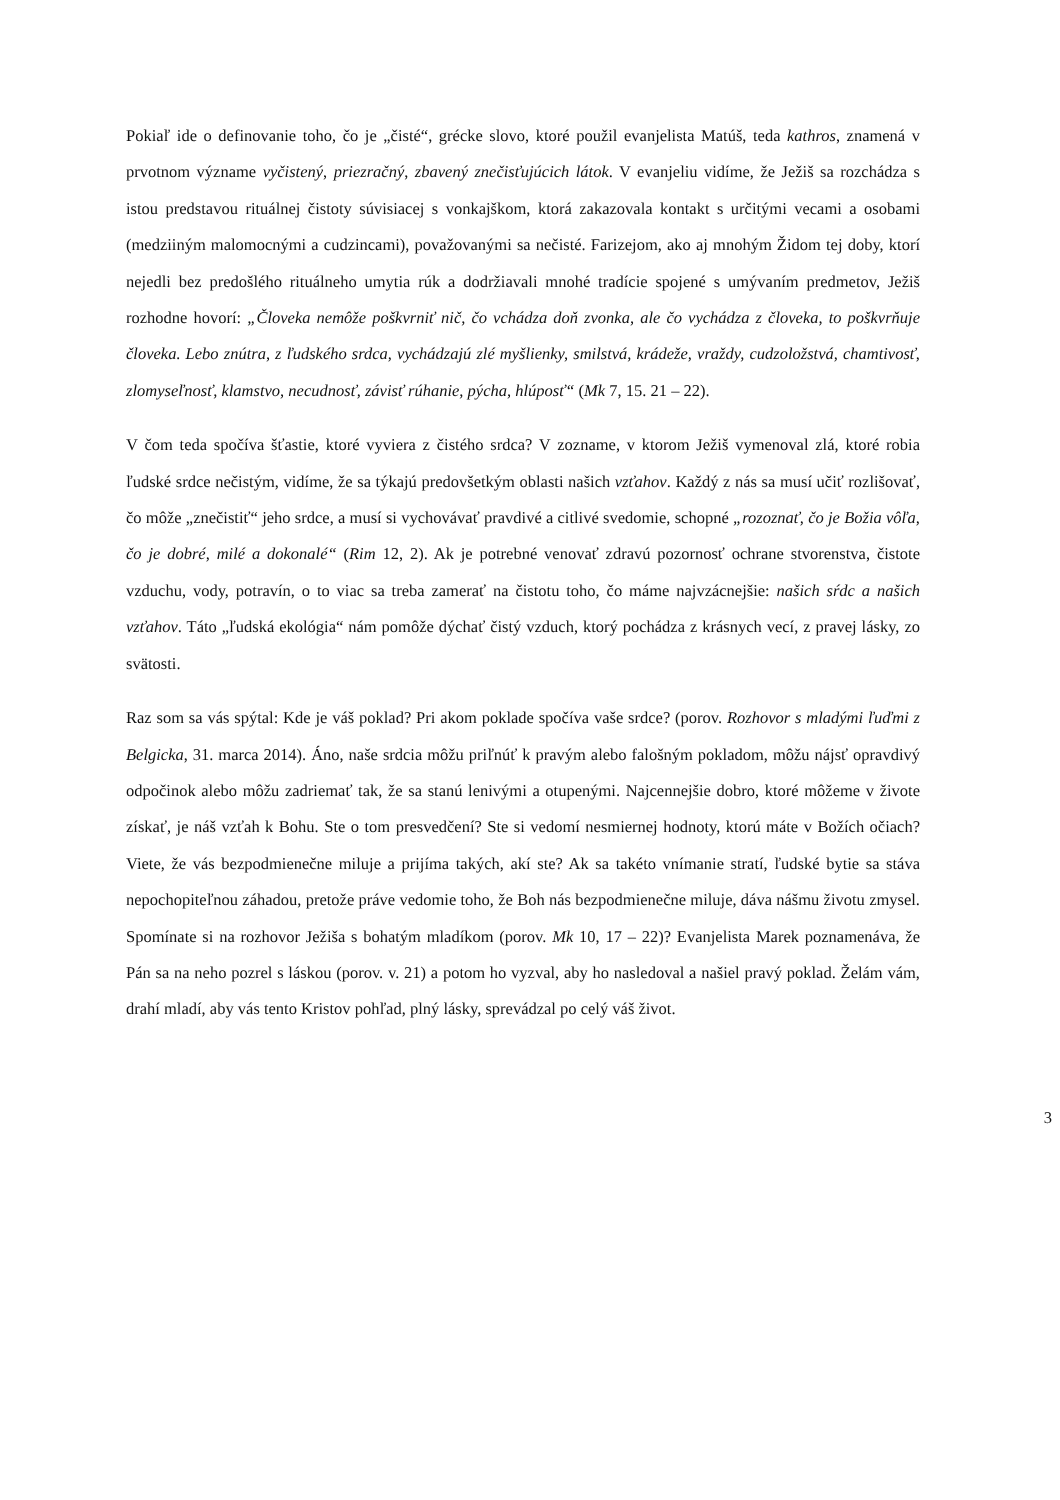Pokiaľ ide o definovanie toho, čo je „čisté“, grécke slovo, ktoré použil evanjelista Matúš, teda kathros, znamená v prvotnom význame vyčistený, priezračný, zbavený znečisťujúcich látok. V evanjeliu vidíme, že Ježiš sa rozchádza s istou predstavou rituálnej čistoty súvisiacej s vonkajškom, ktorá zakazovala kontakt s určitými vecami a osobami (medziiným malomocnými a cudzincami), považovanými sa nečisté. Farizejom, ako aj mnohým Židom tej doby, ktorí nejedli bez predošlého rituálneho umytia rúk a dodržiavali mnohé tradície spojené s umývaním predmetov, Ježiš rozhodne hovorí: „Človeka nemôže poškvrniť nič, čo vchádza doň zvonka, ale čo vychádza z človeka, to poškvrňuje človeka. Lebo znútra, z ľudského srdca, vychádzajú zlé myšlienky, smilstvá, krádeže, vraždy, cudzoložstvá, chamtivosť, zlomyseľnosť, klamstvo, necudnosť, závisť rúhanie, pýcha, hlúposť“ (Mk 7, 15. 21 – 22).
V čom teda spočíva šťastie, ktoré vyviera z čistého srdca? V zozname, v ktorom Ježiš vymenoval zlá, ktoré robia ľudské srdce nečistým, vidíme, že sa týkajú predovšetkým oblasti našich vzťahov. Každý z nás sa musí učiť rozlišovať, čo môže „znečistiť“ jeho srdce, a musí si vychovávať pravdivé a citlivé svedomie, schopné „rozoznať, čo je Božia vôľa, čo je dobré, milé a dokonalé“ (Rim 12, 2). Ak je potrebné venovať zdravú pozornosť ochrane stvorenstva, čistote vzduchu, vody, potravín, o to viac sa treba zamerať na čistotu toho, čo máme najvzácnejšie: našich sŕdc a našich vzťahov. Táto „ľudská ekológia“ nám pomôže dýchať čistý vzduch, ktorý pochádza z krásnych vecí, z pravej lásky, zo svätosti.
Raz som sa vás spýtal: Kde je váš poklad? Pri akom poklade spočíva vaše srdce? (porov. Rozhovor s mladými ľuďmi z Belgicka, 31. marca 2014). Áno, naše srdcia môžu priľnúť k pravým alebo falošným pokladom, môžu nájsť opravdivý odpočinok alebo môžu zadriemať tak, že sa stanú lenivými a otupenými. Najcennejšie dobro, ktoré môžeme v živote získať, je náš vzťah k Bohu. Ste o tom presvedčení? Ste si vedomí nesmiernej hodnoty, ktorú máte v Božích očiach? Viete, že vás bezpodmienečne miluje a prijíma takých, akí ste? Ak sa takéto vnímanie stratí, ľudské bytie sa stáva nepochopiteľnou záhadou, pretože práve vedomie toho, že Boh nás bezpodmienečne miluje, dáva nášmu životu zmysel. Spomínate si na rozhovor Ježiša s bohatým mladíkom (porov. Mk 10, 17 – 22)? Evanjelista Marek poznamenáva, že Pán sa na neho pozrel s láskou (porov. v. 21) a potom ho vyzval, aby ho nasledoval a našiel pravý poklad. Želám vám, drahí mladí, aby vás tento Kristov pohľad, plný lásky, sprevádzal po celý váš život.
3